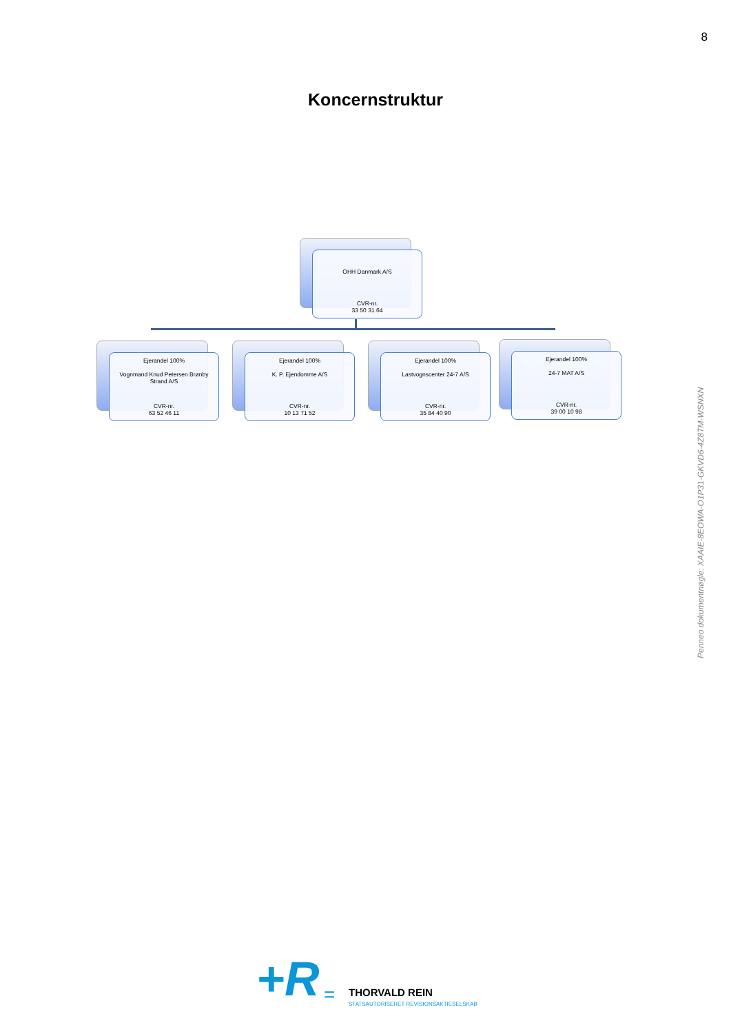8
Koncernstruktur
OHH Danmark A/S
CVR-nr.
33 50 31 64
Ejerandel 100%
Vognmand Knud Petersen Brønby Strand A/S
CVR-nr.
63 52 46 11
Ejerandel 100%
K. P. Ejendomme A/S
CVR-nr.
10 13 71 52
Ejerandel 100%
Lastvognscenter 24-7 A/S
CVR-nr.
35 84 40 90
Ejerandel 100%
24-7 MAT A/S
CVR-nr.
39 00 10 98
Penneo dokumentnøgle: XAAIE-8EOWA-O1P31-GKVD6-4Z8TM-WSNXN
+R = THORVALD REIN
STATSAUTORISERET REVISIONSAKTIESELSKAB